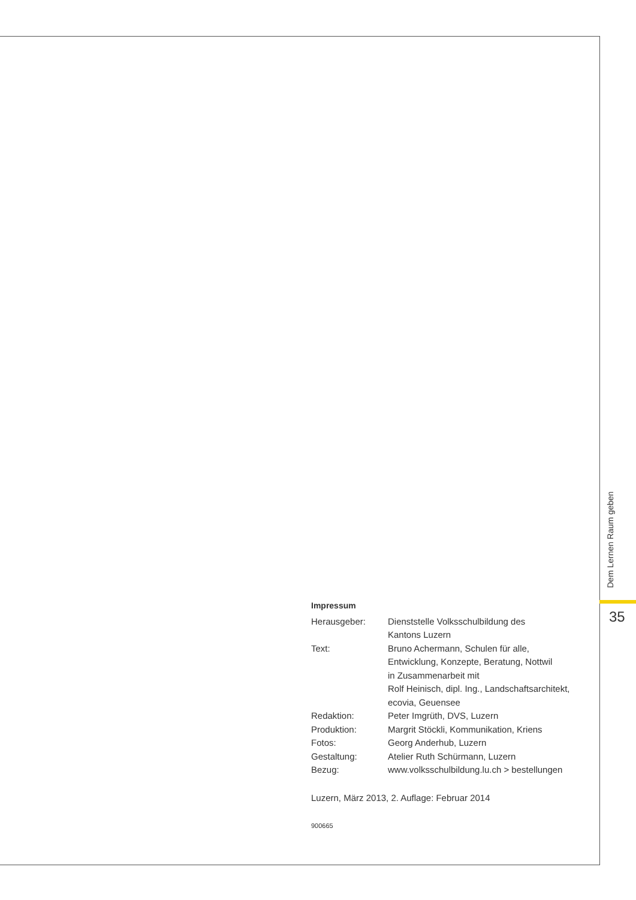Dem Lernen Raum geben
35
Impressum
Herausgeber: Dienststelle Volksschulbildung des
Kantons Luzern
Text: Bruno Achermann, Schulen für alle,
Entwicklung, Konzepte, Beratung, Nottwil
in Zusammenarbeit mit
Rolf Heinisch, dipl. Ing., Landschaftsarchitekt,
ecovia, Geuensee
Redaktion: Peter Imgrüth, DVS, Luzern
Produktion: Margrit Stöckli, Kommunikation, Kriens
Fotos: Georg Anderhub, Luzern
Gestaltung: Atelier Ruth Schürmann, Luzern
Bezug: www.volksschulbildung.lu.ch > bestellungen
Luzern, März 2013, 2. Auflage: Februar 2014
900665